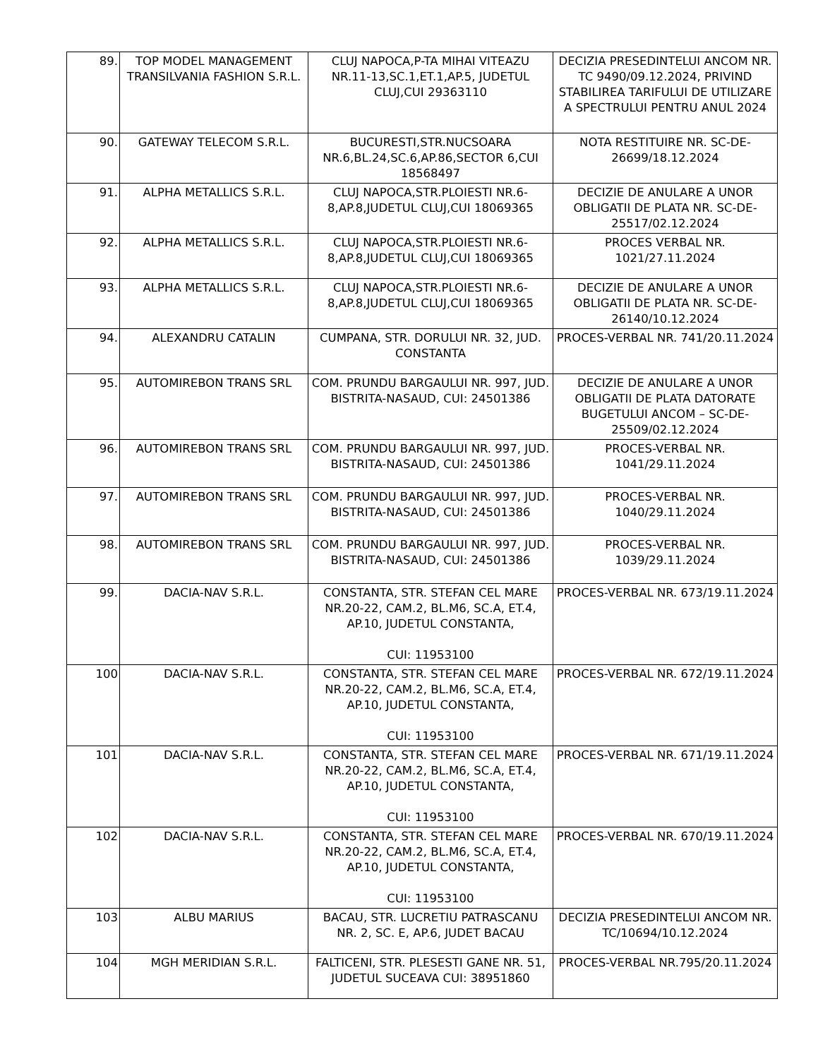| 89. | TOP MODEL MANAGEMENT TRANSILVANIA FASHION S.R.L. | CLUJ NAPOCA,P-TA MIHAI VITEAZU NR.11-13,SC.1,ET.1,AP.5, JUDETUL CLUJ,CUI 29363110 | DECIZIA PRESEDINTELUI ANCOM NR. TC 9490/09.12.2024, PRIVIND STABILIREA TARIFULUI DE UTILIZARE A SPECTRULUI PENTRU ANUL 2024 |
| 90. | GATEWAY TELECOM S.R.L. | BUCURESTI,STR.NUCSOARA NR.6,BL.24,SC.6,AP.86,SECTOR 6,CUI 18568497 | NOTA RESTITUIRE NR. SC-DE-26699/18.12.2024 |
| 91. | ALPHA METALLICS S.R.L. | CLUJ NAPOCA,STR.PLOIESTI NR.6-8,AP.8,JUDETUL CLUJ,CUI 18069365 | DECIZIE DE ANULARE A UNOR OBLIGATII DE PLATA NR. SC-DE-25517/02.12.2024 |
| 92. | ALPHA METALLICS S.R.L. | CLUJ NAPOCA,STR.PLOIESTI NR.6-8,AP.8,JUDETUL CLUJ,CUI 18069365 | PROCES VERBAL NR. 1021/27.11.2024 |
| 93. | ALPHA METALLICS S.R.L. | CLUJ NAPOCA,STR.PLOIESTI NR.6-8,AP.8,JUDETUL CLUJ,CUI 18069365 | DECIZIE DE ANULARE A UNOR OBLIGATII DE PLATA NR. SC-DE-26140/10.12.2024 |
| 94. | ALEXANDRU CATALIN | CUMPANA, STR. DORULUI NR. 32, JUD. CONSTANTA | PROCES-VERBAL NR. 741/20.11.2024 |
| 95. | AUTOMIREBON TRANS SRL | COM. PRUNDU BARGAULUI NR. 997, JUD. BISTRITA-NASAUD, CUI: 24501386 | DECIZIE DE ANULARE A UNOR OBLIGATII DE PLATA DATORATE BUGETULUI ANCOM – SC-DE-25509/02.12.2024 |
| 96. | AUTOMIREBON TRANS SRL | COM. PRUNDU BARGAULUI NR. 997, JUD. BISTRITA-NASAUD, CUI: 24501386 | PROCES-VERBAL NR. 1041/29.11.2024 |
| 97. | AUTOMIREBON TRANS SRL | COM. PRUNDU BARGAULUI NR. 997, JUD. BISTRITA-NASAUD, CUI: 24501386 | PROCES-VERBAL NR. 1040/29.11.2024 |
| 98. | AUTOMIREBON TRANS SRL | COM. PRUNDU BARGAULUI NR. 997, JUD. BISTRITA-NASAUD, CUI: 24501386 | PROCES-VERBAL NR. 1039/29.11.2024 |
| 99. | DACIA-NAV S.R.L. | CONSTANTA, STR. STEFAN CEL MARE NR.20-22, CAM.2, BL.M6, SC.A, ET.4, AP.10, JUDETUL CONSTANTA, CUI: 11953100 | PROCES-VERBAL NR. 673/19.11.2024 |
| 100 | DACIA-NAV S.R.L. | CONSTANTA, STR. STEFAN CEL MARE NR.20-22, CAM.2, BL.M6, SC.A, ET.4, AP.10, JUDETUL CONSTANTA, CUI: 11953100 | PROCES-VERBAL NR. 672/19.11.2024 |
| 101 | DACIA-NAV S.R.L. | CONSTANTA, STR. STEFAN CEL MARE NR.20-22, CAM.2, BL.M6, SC.A, ET.4, AP.10, JUDETUL CONSTANTA, CUI: 11953100 | PROCES-VERBAL NR. 671/19.11.2024 |
| 102 | DACIA-NAV S.R.L. | CONSTANTA, STR. STEFAN CEL MARE NR.20-22, CAM.2, BL.M6, SC.A, ET.4, AP.10, JUDETUL CONSTANTA, CUI: 11953100 | PROCES-VERBAL NR. 670/19.11.2024 |
| 103 | ALBU MARIUS | BACAU, STR. LUCRETIU PATRASCANU NR. 2, SC. E, AP.6, JUDET BACAU | DECIZIA PRESEDINTELUI ANCOM NR. TC/10694/10.12.2024 |
| 104 | MGH MERIDIAN S.R.L. | FALTICENI, STR. PLESESTI GANE NR. 51, JUDETUL SUCEAVA CUI: 38951860 | PROCES-VERBAL NR.795/20.11.2024 |